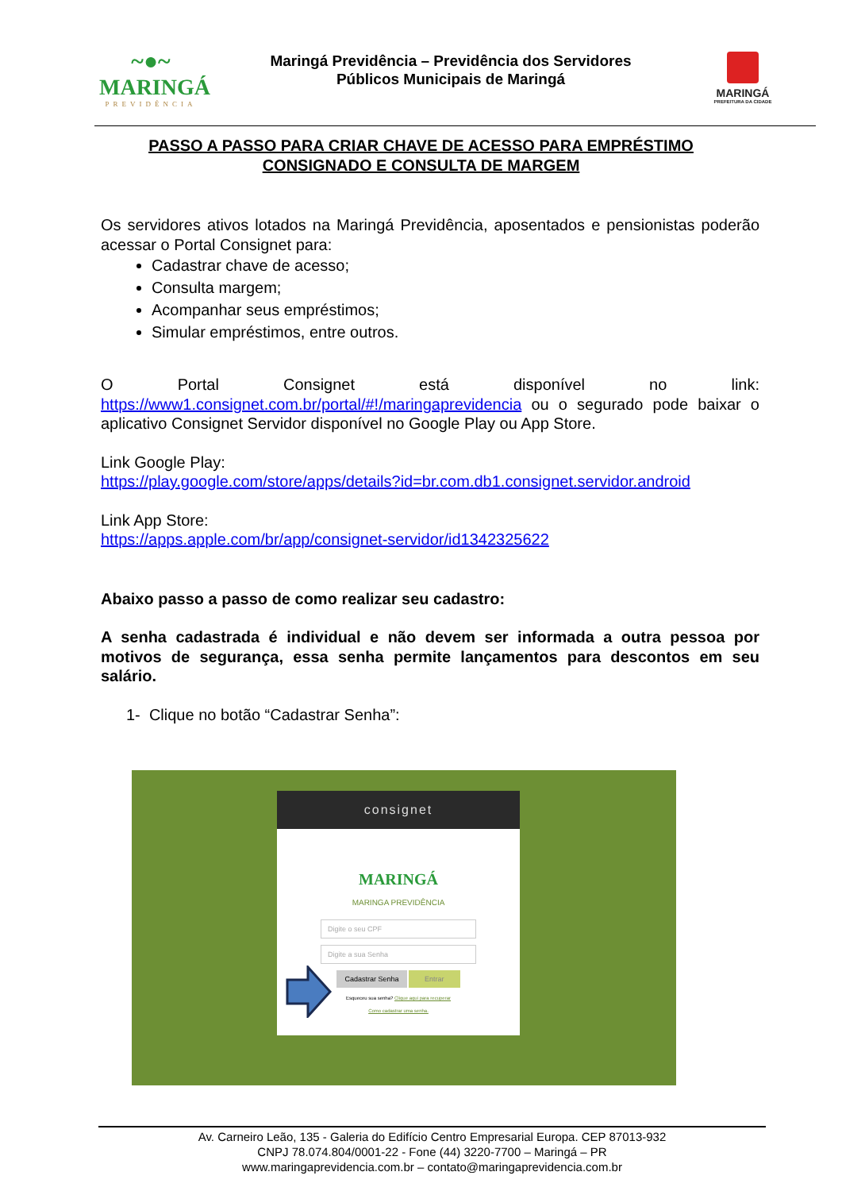~●~
MARINGÁ
PREVIDÊNCIA
Maringá Previdência – Previdência dos Servidores
Públicos Municipais de Maringá
MARINGÁ
PREFEITURA DA CIDADE
PASSO A PASSO PARA CRIAR CHAVE DE ACESSO PARA EMPRÉSTIMO
CONSIGNADO E CONSULTA DE MARGEM
Os servidores ativos lotados na Maringá Previdência, aposentados e pensionistas poderão acessar o Portal Consignet para:
Cadastrar chave de acesso;
Consulta margem;
Acompanhar seus empréstimos;
Simular empréstimos, entre outros.
O Portal Consignet está disponível no link: https://www1.consignet.com.br/portal/#!/maringaprevidencia ou o segurado pode baixar o aplicativo Consignet Servidor disponível no Google Play ou App Store.
Link Google Play:
https://play.google.com/store/apps/details?id=br.com.db1.consignet.servidor.android
Link App Store:
https://apps.apple.com/br/app/consignet-servidor/id1342325622
Abaixo passo a passo de como realizar seu cadastro:
A senha cadastrada é individual e não devem ser informada a outra pessoa por motivos de segurança, essa senha permite lançamentos para descontos em seu salário.
1- Clique no botão “Cadastrar Senha”:
consignet
MARINGÁ
MARINGA PREVIDÊNCIA
Digite o seu CPF
Digite a sua Senha
Cadastrar Senha Entrar
Esqueceu sua senha? Clique aqui para recuperar
Como cadastrar uma senha.
Av. Carneiro Leão, 135 - Galeria do Edifício Centro Empresarial Europa. CEP 87013-932
CNPJ 78.074.804/0001-22 - Fone (44) 3220-7700 – Maringá – PR
www.maringaprevidencia.com.br – contato@maringaprevidencia.com.br